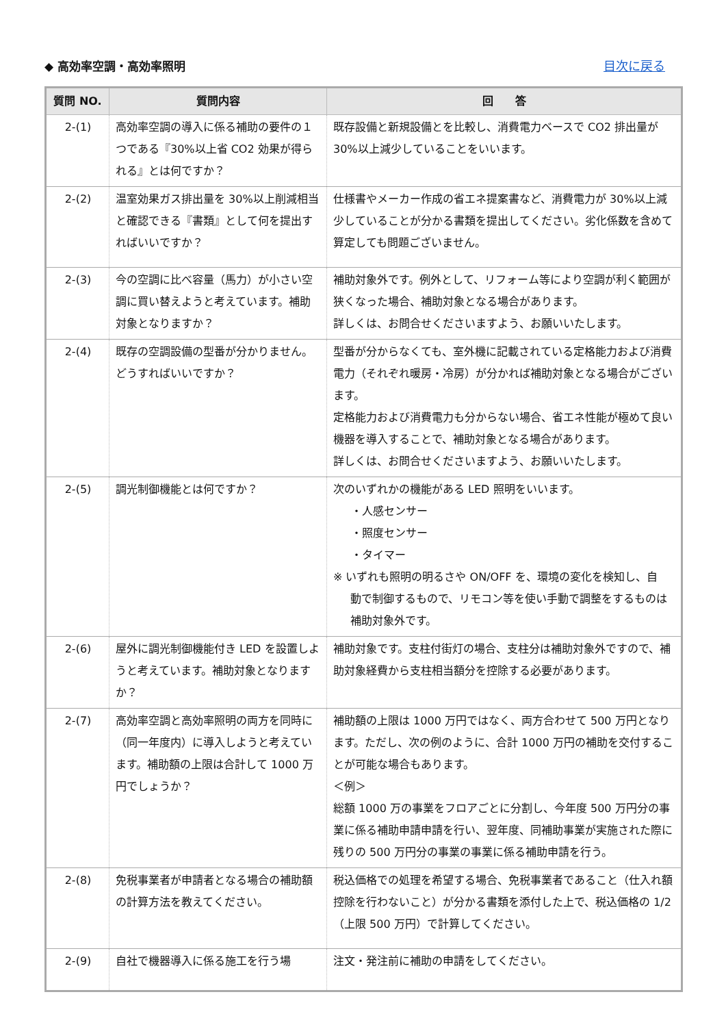◆ 高効率空調・高効率照明 目次に戻る
| 質問 NO. | 質問内容 | 回 答 |
| --- | --- | --- |
| 2-(1) | 高効率空調の導入に係る補助の要件の１つである『30%以上省 CO2 効果が得られる』とは何ですか？ | 既存設備と新規設備とを比較し、消費電力ベースで CO2 排出量が30%以上減少していることをいいます。 |
| 2-(2) | 温室効果ガス排出量を 30%以上削減相当と確認できる『書類』として何を提出すればいいですか？ | 仕様書やメーカー作成の省エネ提案書など、消費電力が 30%以上減少していることが分かる書類を提出してください。劣化係数を含めて算定しても問題ございません。 |
| 2-(3) | 今の空調に比べ容量（馬力）が小さい空調に買い替えようと考えています。補助対象となりますか？ | 補助対象外です。例外として、リフォーム等により空調が利く範囲が狭くなった場合、補助対象となる場合があります。 詳しくは、お問合せくださいますよう、お願いいたします。 |
| 2-(4) | 既存の空調設備の型番が分かりません。どうすればいいですか？ | 型番が分からなくても、室外機に記載されている定格能力および消費電力（それぞれ暖房・冷房）が分かれば補助対象となる場合がございます。 定格能力および消費電力も分からない場合、省エネ性能が極めて良い機器を導入することで、補助対象となる場合があります。 詳しくは、お問合せくださいますよう、お願いいたします。 |
| 2-(5) | 調光制御機能とは何ですか？ | 次のいずれかの機能がある LED 照明をいいます。 ・人感センサー ・照度センサー ・タイマー ※ いずれも照明の明るさや ON/OFF を、環境の変化を検知し、自 動で制御するもので、リモコン等を使い手動で調整をするものは補助対象外です。 |
| 2-(6) | 屋外に調光制御機能付き LED を設置しようと考えています。補助対象となりますか？ | 補助対象です。支柱付街灯の場合、支柱分は補助対象外ですので、補助対象経費から支柱相当額分を控除する必要があります。 |
| 2-(7) | 高効率空調と高効率照明の両方を同時に（同一年度内）に導入しようと考えています。補助額の上限は合計して 1000 万円でしょうか？ | 補助額の上限は 1000 万円ではなく、両方合わせて 500 万円となります。ただし、次の例のように、合計 1000 万円の補助を交付することが可能な場合もあります。 ＜例＞ 総額 1000 万の事業をフロアごとに分割し、今年度 500 万円分の事業に係る補助申請申請を行い、翌年度、同補助事業が実施された際に残りの 500 万円分の事業の事業に係る補助申請を行う。 |
| 2-(8) | 免税事業者が申請者となる場合の補助額の計算方法を教えてください。 | 税込価格での処理を希望する場合、免税事業者であること（仕入れ額控除を行わないこと）が分かる書類を添付した上で、税込価格の 1/2（上限 500 万円）で計算してください。 |
| 2-(9) | 自社で機器導入に係る施工を行う場 | 注文・発注前に補助の申請をしてください。 |